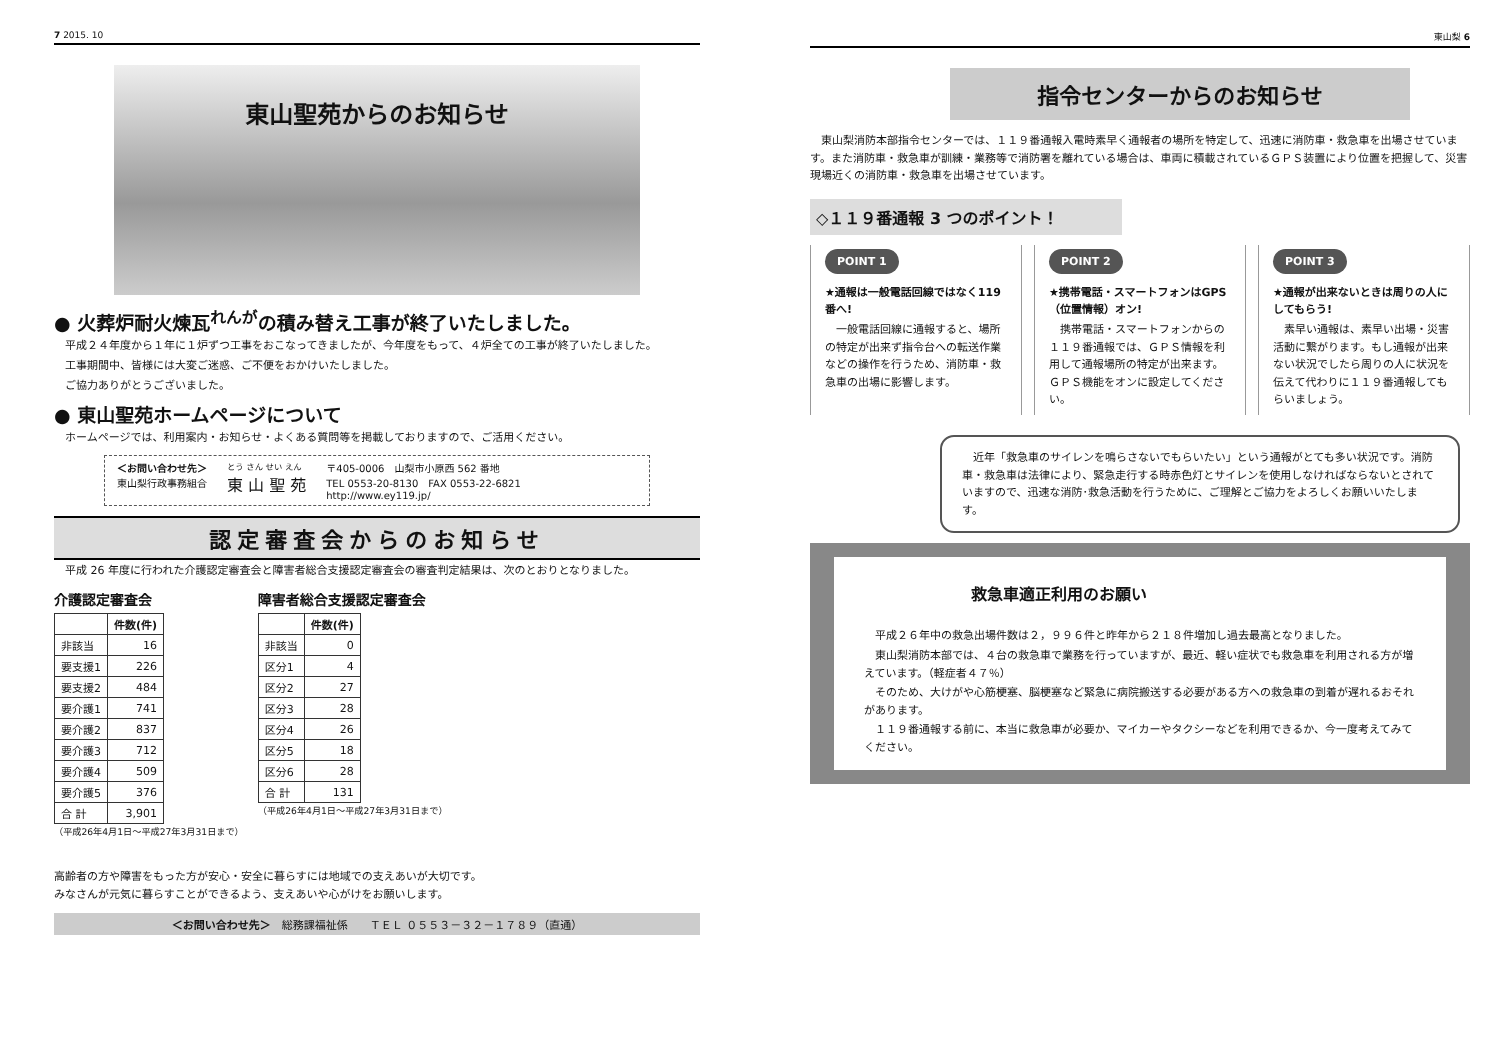7 2015. 10
東山聖苑からのお知らせ
● 火葬炉耐火煉瓦<sup>れんが</sup>の積み替え工事が終了いたしました。
　平成２４年度から１年に１炉ずつ工事をおこなってきましたが、今年度をもって、４炉全ての工事が終了いたしました。
　工事期間中、皆様には大変ご迷惑、ご不便をおかけいたしました。
　ご協力ありがとうございました。
● 東山聖苑ホームページについて
　ホームページでは、利用案内・お知らせ・よくある質問等を掲載しておりますので、ご活用ください。
＜お問い合わせ先＞
東山梨行政事務組合
とう さん せい えん
東 山 聖 苑
〒405-0006　山梨市小原西 562 番地
TEL 0553-20-8130　FAX 0553-22-6821
http://www.ey119.jp/
認定審査会からのお知らせ
　平成 26 年度に行われた介護認定審査会と障害者総合支援認定審査会の審査判定結果は、次のとおりとなりました。
介護認定審査会
| | 件数(件) |
| --- | --- |
| 非該当 | 16 |
| 要支援1 | 226 |
| 要支援2 | 484 |
| 要介護1 | 741 |
| 要介護2 | 837 |
| 要介護3 | 712 |
| 要介護4 | 509 |
| 要介護5 | 376 |
| 合 計 | 3,901 |
（平成26年4月1日～平成27年3月31日まで）
障害者総合支援認定審査会
| | 件数(件) |
| --- | --- |
| 非該当 | 0 |
| 区分1 | 4 |
| 区分2 | 27 |
| 区分3 | 28 |
| 区分4 | 26 |
| 区分5 | 18 |
| 区分6 | 28 |
| 合 計 | 131 |
（平成26年4月1日～平成27年3月31日まで）
高齢者の方や障害をもった方が安心・安全に暮らすには地域での支えあいが大切です。
みなさんが元気に暮らすことができるよう、支えあいや心がけをお願いします。
＜お問い合わせ先＞　総務課福祉係　　ＴＥＬ ０５５３－３２－１７８９（直通）
東山梨 6
指令センターからのお知らせ
　東山梨消防本部指令センターでは、１１９番通報入電時素早く通報者の場所を特定して、迅速に消防車・救急車を出場させています。また消防車・救急車が訓練・業務等で消防署を離れている場合は、車両に積載されているＧＰＳ装置により位置を把握して、災害現場近くの消防車・救急車を出場させています。
◇１１９番通報 3 つのポイント！
POINT 1
★通報は一般電話回線ではなく119番へ!
　一般電話回線に通報すると、場所の特定が出来ず指令台への転送作業などの操作を行うため、消防車・救急車の出場に影響します。
POINT 2
★携帯電話・スマートフォンはGPS（位置情報）オン!
　携帯電話・スマートフォンからの１１９番通報では、ＧＰＳ情報を利用して通報場所の特定が出来ます。ＧＰＳ機能をオンに設定してください。
POINT 3
★通報が出来ないときは周りの人にしてもらう!
　素早い通報は、素早い出場・災害活動に繋がります。もし通報が出来ない状況でしたら周りの人に状況を伝えて代わりに１１９番通報してもらいましょう。
　近年「救急車のサイレンを鳴らさないでもらいたい」という通報がとても多い状況です。消防車・救急車は法律により、緊急走行する時赤色灯とサイレンを使用しなければならないとされていますので、迅速な消防･救急活動を行うために、ご理解とご協力をよろしくお願いいたします。
救急車適正利用のお願い
　平成２６年中の救急出場件数は２，９９６件と昨年から２１８件増加し過去最高となりました。
　東山梨消防本部では、４台の救急車で業務を行っていますが、最近、軽い症状でも救急車を利用される方が増えています。（軽症者４７％）
　そのため、大けがや心筋梗塞、脳梗塞など緊急に病院搬送する必要がある方への救急車の到着が遅れるおそれがあります。
　１１９番通報する前に、本当に救急車が必要か、マイカーやタクシーなどを利用できるか、今一度考えてみてください。